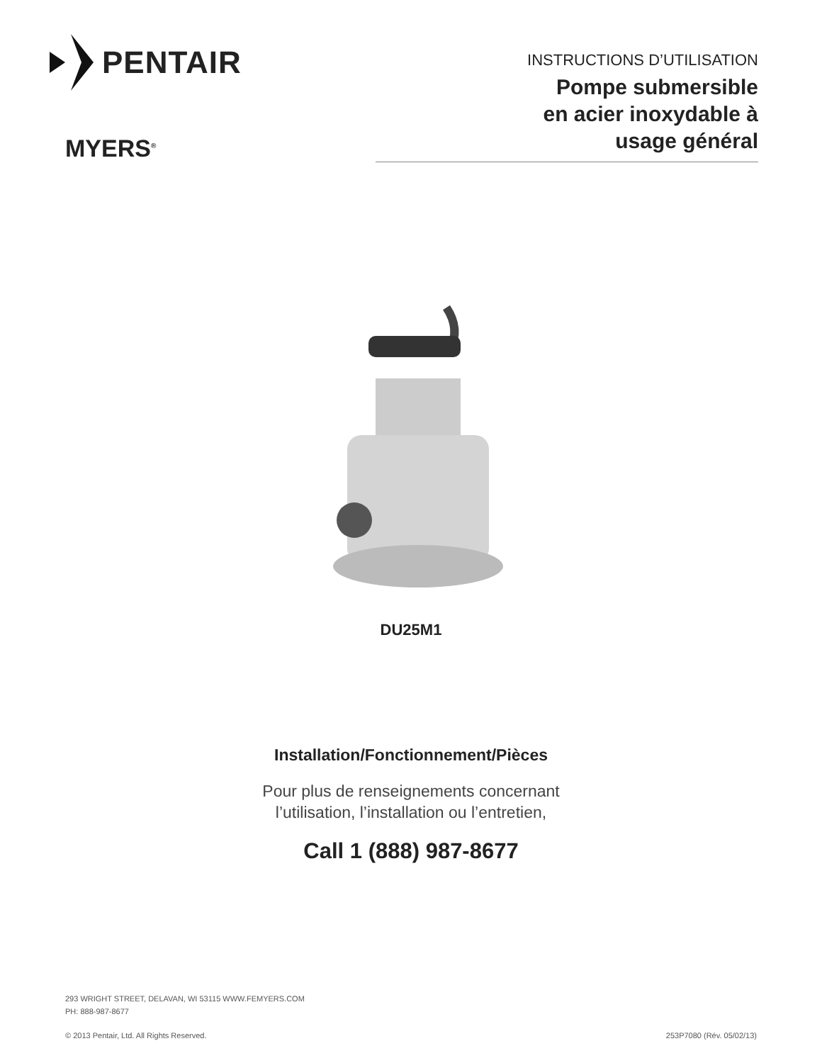PENTAIR
MYERS<sup>®</sup>
INSTRUCTIONS D’UTILISATION
Pompe submersible
en acier inoxydable à
usage général
DU25M1
Installation/Fonctionnement/Pièces
Pour plus de renseignements concernant
l’utilisation, l’installation ou l’entretien,
Call 1 (888) 987-8677
293 WRIGHT STREET, DELAVAN, WI 53115 WWW.FEMYERS.COM
PH: 888-987-8677
© 2013 Pentair, Ltd. All Rights Reserved. 253P7080 (Rév. 05/02/13)